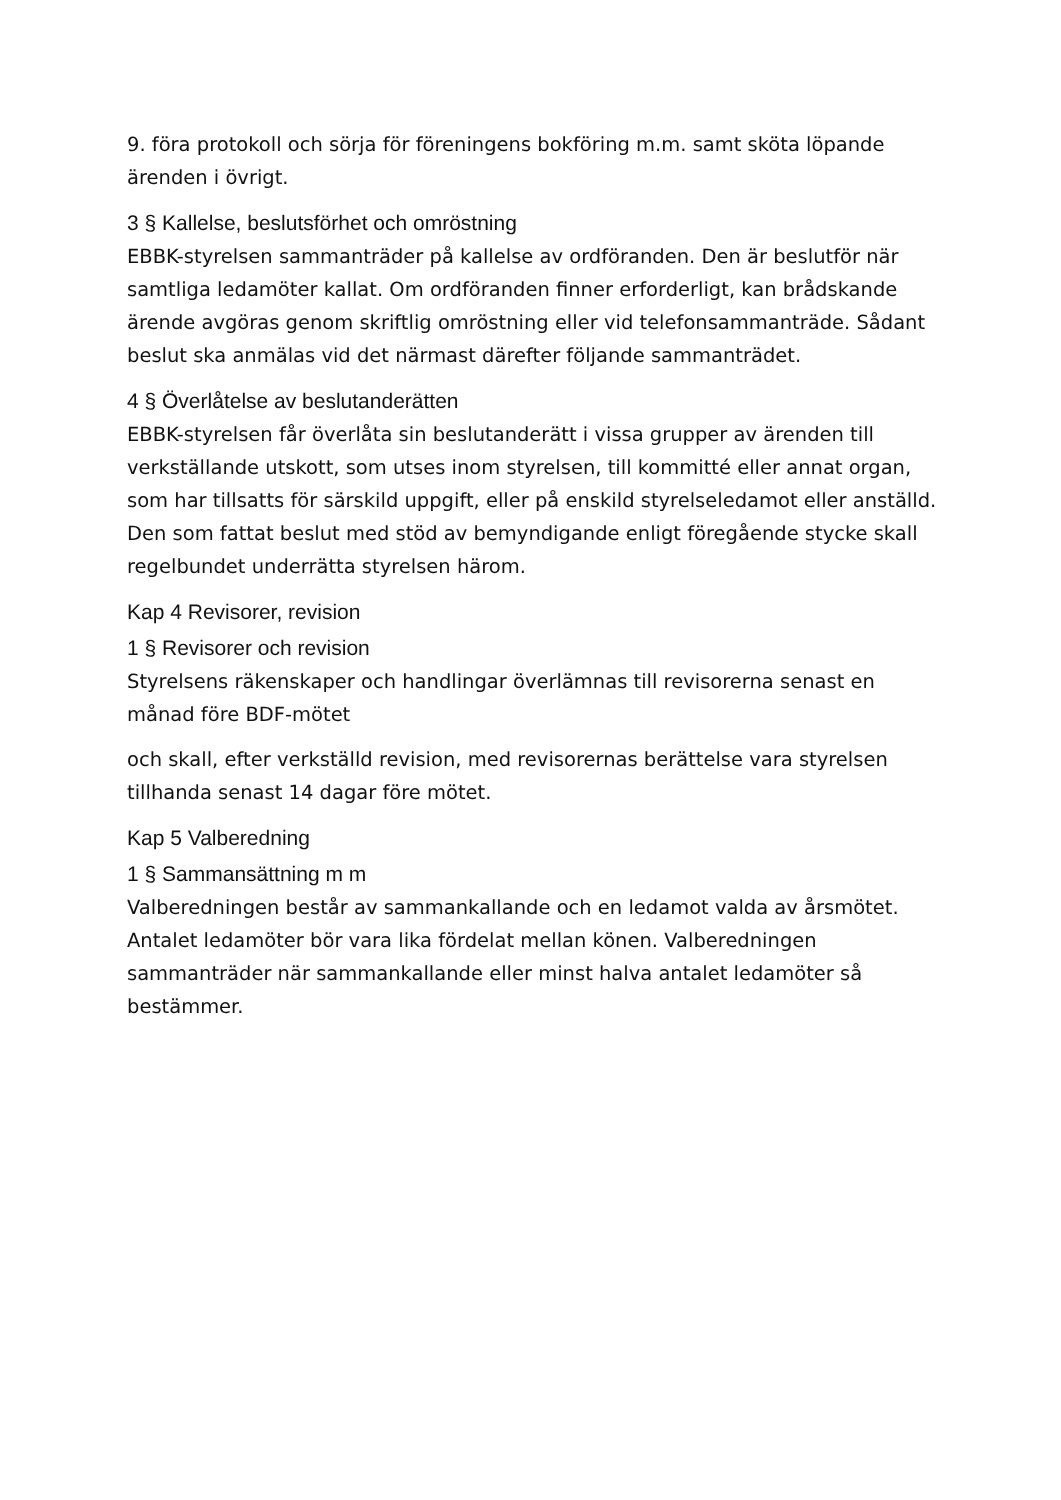9. föra protokoll och sörja för föreningens bokföring m.m. samt sköta löpande ärenden i övrigt.
3 § Kallelse, beslutsförhet och omröstning
EBBK-styrelsen sammanträder på kallelse av ordföranden. Den är beslutför när samtliga ledamöter kallat. Om ordföranden finner erforderligt, kan brådskande ärende avgöras genom skriftlig omröstning eller vid telefonsammanträde. Sådant beslut ska anmälas vid det närmast därefter följande sammanträdet.
4 § Överlåtelse av beslutanderätten
EBBK-styrelsen får överlåta sin beslutanderätt i vissa grupper av ärenden till verkställande utskott, som utses inom styrelsen, till kommitté eller annat organ, som har tillsatts för särskild uppgift, eller på enskild styrelseledamot eller anställd. Den som fattat beslut med stöd av bemyndigande enligt föregående stycke skall regelbundet underrätta styrelsen härom.
Kap 4 Revisorer, revision
1 § Revisorer och revision
Styrelsens räkenskaper och handlingar överlämnas till revisorerna senast en månad före BDF-mötet
och skall, efter verkställd revision, med revisorernas berättelse vara styrelsen tillhanda senast 14 dagar före mötet.
Kap 5 Valberedning
1 § Sammansättning m m
Valberedningen består av sammankallande och en ledamot valda av årsmötet. Antalet ledamöter bör vara lika fördelat mellan könen. Valberedningen sammanträder när sammankallande eller minst halva antalet ledamöter så bestämmer.